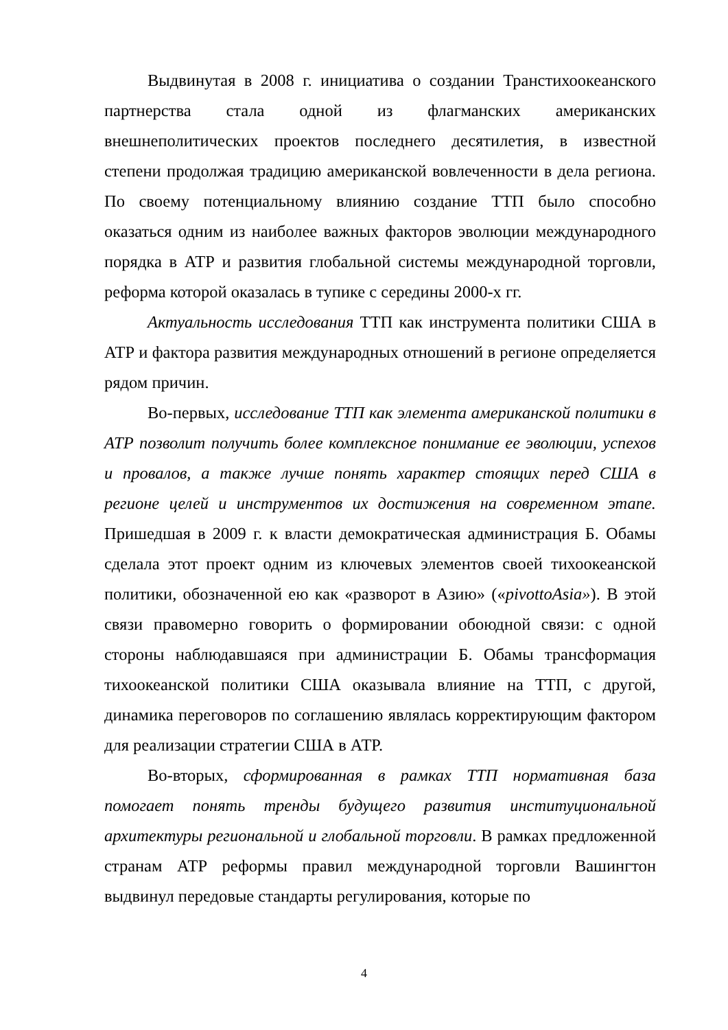Выдвинутая в 2008 г. инициатива о создании Транстихоокеанского партнерства стала одной из флагманских американских внешнеполитических проектов последнего десятилетия, в известной степени продолжая традицию американской вовлеченности в дела региона. По своему потенциальному влиянию создание ТТП было способно оказаться одним из наиболее важных факторов эволюции международного порядка в АТР и развития глобальной системы международной торговли, реформа которой оказалась в тупике с середины 2000-х гг.
Актуальность исследования ТТП как инструмента политики США в АТР и фактора развития международных отношений в регионе определяется рядом причин.
Во-первых, исследование ТТП как элемента американской политики в АТР позволит получить более комплексное понимание ее эволюции, успехов и провалов, а также лучше понять характер стоящих перед США в регионе целей и инструментов их достижения на современном этапе. Пришедшая в 2009 г. к власти демократическая администрация Б. Обамы сделала этот проект одним из ключевых элементов своей тихоокеанской политики, обозначенной ею как «разворот в Азию» («pivottoAsia»). В этой связи правомерно говорить о формировании обоюдной связи: с одной стороны наблюдавшаяся при администрации Б. Обамы трансформация тихоокеанской политики США оказывала влияние на ТТП, с другой, динамика переговоров по соглашению являлась корректирующим фактором для реализации стратегии США в АТР.
Во-вторых, сформированная в рамках ТТП нормативная база помогает понять тренды будущего развития институциональной архитектуры региональной и глобальной торговли. В рамках предложенной странам АТР реформы правил международной торговли Вашингтон выдвинул передовые стандарты регулирования, которые по
4